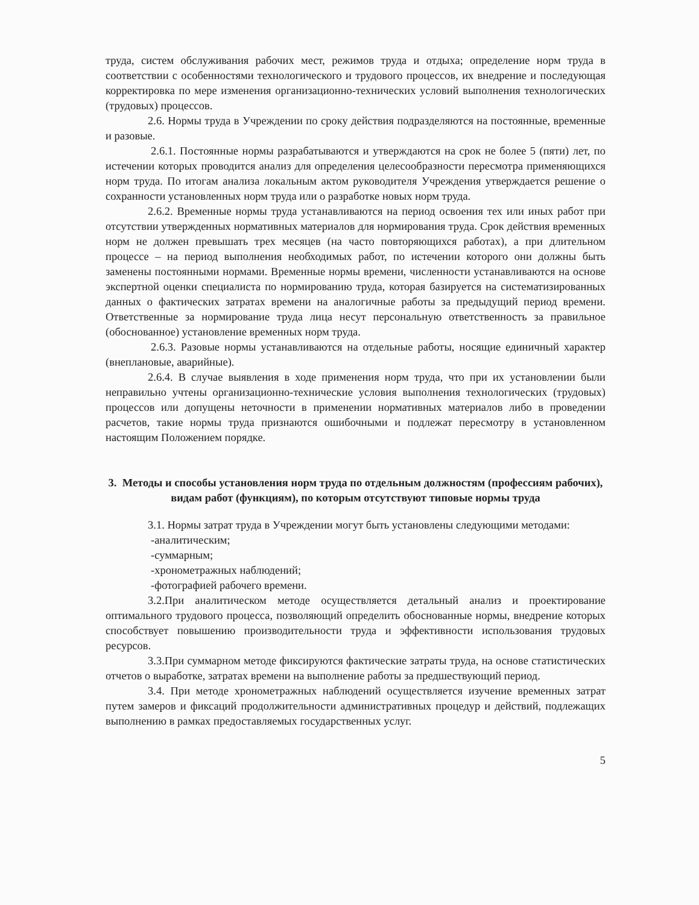труда, систем обслуживания рабочих мест, режимов труда и отдыха; определение норм труда в соответствии с особенностями технологического и трудового процессов, их внедрение и последующая корректировка по мере изменения организационно-технических условий выполнения технологических (трудовых) процессов.
2.6. Нормы труда в Учреждении по сроку действия подразделяются на постоянные, временные и разовые.
2.6.1. Постоянные нормы разрабатываются и утверждаются на срок не более 5 (пяти) лет, по истечении которых проводится анализ для определения целесообразности пересмотра применяющихся норм труда. По итогам анализа локальным актом руководителя Учреждения утверждается решение о сохранности установленных норм труда или о разработке новых норм труда.
2.6.2. Временные нормы труда устанавливаются на период освоения тех или иных работ при отсутствии утвержденных нормативных материалов для нормирования труда. Срок действия временных норм не должен превышать трех месяцев (на часто повторяющихся работах), а при длительном процессе – на период выполнения необходимых работ, по истечении которого они должны быть заменены постоянными нормами. Временные нормы времени, численности устанавливаются на основе экспертной оценки специалиста по нормированию труда, которая базируется на систематизированных данных о фактических затратах времени на аналогичные работы за предыдущий период времени. Ответственные за нормирование труда лица несут персональную ответственность за правильное (обоснованное) установление временных норм труда.
2.6.3. Разовые нормы устанавливаются на отдельные работы, носящие единичный характер (внеплановые, аварийные).
2.6.4. В случае выявления в ходе применения норм труда, что при их установлении были неправильно учтены организационно-технические условия выполнения технологических (трудовых) процессов или допущены неточности в применении нормативных материалов либо в проведении расчетов, такие нормы труда признаются ошибочными и подлежат пересмотру в установленном настоящим Положением порядке.
3. Методы и способы установления норм труда по отдельным должностям (профессиям рабочих), видам работ (функциям), по которым отсутствуют типовые нормы труда
3.1. Нормы затрат труда в Учреждении могут быть установлены следующими методами:
-аналитическим;
-суммарным;
-хронометражных наблюдений;
-фотографией рабочего времени.
3.2.При аналитическом методе осуществляется детальный анализ и проектирование оптимального трудового процесса, позволяющий определить обоснованные нормы, внедрение которых способствует повышению производительности труда и эффективности использования трудовых ресурсов.
3.3.При суммарном методе фиксируются фактические затраты труда, на основе статистических отчетов о выработке, затратах времени на выполнение работы за предшествующий период.
3.4. При методе хронометражных наблюдений осуществляется изучение временных затрат путем замеров и фиксаций продолжительности административных процедур и действий, подлежащих выполнению в рамках предоставляемых государственных услуг.
5